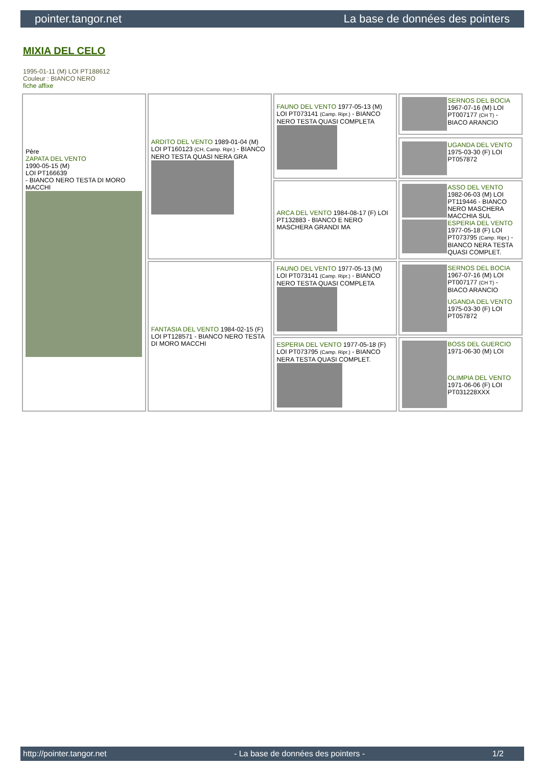pointer.tangor.net La base de données des pointers
MIXIA DEL CELO
1995-01-11 (M) LOI PT188612
Couleur : BIANCO NERO
fiche affixe
| Père ZAPATA DEL VENTO 1990-05-15 (M) LOI PT166639 - BIANCO NERO TESTA DI MORO MACCHI | ARDITO DEL VENTO 1989-01-04 (M) LOI PT160123 (CH, Camp. Ripr.) - BIANCO NERO TESTA QUASI NERA GRA | FAUNO DEL VENTO 1977-05-13 (M) LOI PT073141 (Camp. Ripr.) - BIANCO NERO TESTA QUASI COMPLETA | SERNOS DEL BOCIA 1967-07-16 (M) LOI PT007177 (CH T) - BIACO ARANCIO UGANDA DEL VENTO 1975-03-30 (F) LOI PT057872 |
| | | ARCA DEL VENTO 1984-08-17 (F) LOI PT132883 - BIANCO E NERO MASCHERA GRANDI MA | ASSO DEL VENTO 1982-06-03 (M) LOI PT119446 - BIANCO NERO MASCHERA MACCHIA SUL ESPERIA DEL VENTO 1977-05-18 (F) LOI PT073795 (Camp. Ripr.) - BIANCO NERA TESTA QUASI COMPLET. |
| | FANTASIA DEL VENTO 1984-02-15 (F) LOI PT128571 - BIANCO NERO TESTA DI MORO MACCHI | FAUNO DEL VENTO 1977-05-13 (M) LOI PT073141 (Camp. Ripr.) - BIANCO NERO TESTA QUASI COMPLETA | SERNOS DEL BOCIA 1967-07-16 (M) LOI PT007177 (CH T) - BIACO ARANCIO UGANDA DEL VENTO 1975-03-30 (F) LOI PT057872 |
| | | ESPERIA DEL VENTO 1977-05-18 (F) LOI PT073795 (Camp. Ripr.) - BIANCO NERA TESTA QUASI COMPLET. | BOSS DEL GUERCIO 1971-06-30 (M) LOI OLIMPIA DEL VENTO 1971-06-06 (F) LOI PT031228XXX |
http://pointer.tangor.net - La base de données des pointers - 1/2